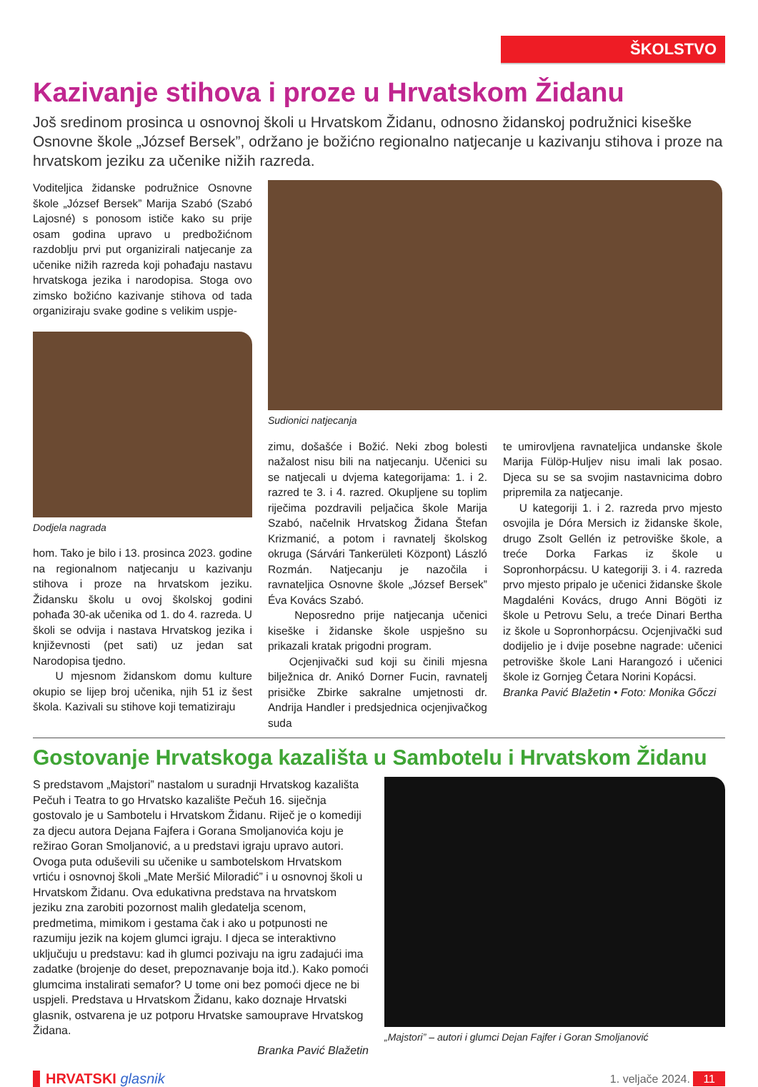ŠKOLSTVO
Kazivanje stihova i proze u Hrvatskom Židanu
Još sredinom prosinca u osnovnoj školi u Hrvatskom Židanu, odnosno židanskoj podružnici kiseške Osnovne škole „József Bersek”, održano je božićno regionalno natjecanje u kazivanju stihova i proze na hrvatskom jeziku za učenike nižih razreda.
Voditeljica židanske podružnice Osnovne škole „József Bersek” Marija Szabó (Szabó Lajosné) s ponosom ističe kako su prije osam godina upravo u predbožićnom razdoblju prvi put organizirali natjecanje za učenike nižih razreda koji pohađaju nastavu hrvatskoga jezika i narodopisa. Stoga ovo zimsko božićno kazivanje stihova od tada organiziraju svake godine s velikim uspje-
Dodjela nagrada
hom. Tako je bilo i 13. prosinca 2023. godine na regionalnom natjecanju u kazivanju stihova i proze na hrvatskom jeziku. Židansku školu u ovoj školskoj godini pohađa 30-ak učenika od 1. do 4. razreda. U školi se odvija i nastava Hrvatskog jezika i književnosti (pet sati) uz jedan sat Narodopisa tjedno.
U mjesnom židanskom domu kulture okupio se lijep broj učenika, njih 51 iz šest škola. Kazivali su stihove koji tematiziraju
Sudionici natjecanja
zimu, došašće i Božić. Neki zbog bolesti nažalost nisu bili na natjecanju. Učenici su se natjecali u dvjema kategorijama: 1. i 2. razred te 3. i 4. razred. Okupljene su toplim riječima pozdravili peljačica škole Marija Szabó, načelnik Hrvatskog Židana Štefan Krizmanić, a potom i ravnatelj školskog okruga (Sárvári Tankerületi Központ) László Rozmán. Natjecanju je nazočila i ravnateljica Osnovne škole „József Bersek” Éva Kovács Szabó.
Neposredno prije natjecanja učenici kiseške i židanske škole uspješno su prikazali kratak prigodni program.
Ocjenjivački sud koji su činili mjesna bilježnica dr. Anikó Dorner Fucin, ravnatelj prisičke Zbirke sakralne umjetnosti dr. Andrija Handler i predsjednica ocjenjivačkog suda
te umirovljena ravnateljica undanske škole Marija Fülöp-Huljev nisu imali lak posao. Djeca su se sa svojim nastavnicima dobro pripremila za natjecanje.
U kategoriji 1. i 2. razreda prvo mjesto osvojila je Dóra Mersich iz židanske škole, drugo Zsolt Gellén iz petroviške škole, a treće Dorka Farkas iz škole u Sopronhorpácsu. U kategoriji 3. i 4. razreda prvo mjesto pripalo je učenici židanske škole Magdaléni Kovács, drugo Anni Bögöti iz škole u Petrovu Selu, a treće Dinari Bertha iz škole u Sopronhorpácsu. Ocjenjivački sud dodijelio je i dvije posebne nagrade: učenici petroviške škole Lani Harangozó i učenici škole iz Gornjeg Četara Norini Kopácsi.
Branka Pavić Blažetin • Foto: Monika Gőczi
Gostovanje Hrvatskoga kazališta u Sambotelu i Hrvatskom Židanu
S predstavom „Majstori” nastalom u suradnji Hrvatskog kazališta Pečuh i Teatra to go Hrvatsko kazalište Pečuh 16. siječnja gostovalo je u Sambotelu i Hrvatskom Židanu. Riječ je o komediji za djecu autora Dejana Fajfera i Gorana Smoljanovića koju je režirao Goran Smoljanović, a u predstavi igraju upravo autori. Ovoga puta oduševili su učenike u sambotelskom Hrvatskom vrtiću i osnovnoj školi „Mate Meršić Miloradić” i u osnovnoj školi u Hrvatskom Židanu. Ova edukativna predstava na hrvatskom jeziku zna zarobiti pozornost malih gledatelja scenom, predmetima, mimikom i gestama čak i ako u potpunosti ne razumiju jezik na kojem glumci igraju. I djeca se interaktivno uključuju u predstavu: kad ih glumci pozivaju na igru zadajući ima zadatke (brojenje do deset, prepoznavanje boja itd.). Kako pomoći glumcima instalirati semafor? U tome oni bez pomoći djece ne bi uspjeli. Predstava u Hrvatskom Židanu, kako doznaje Hrvatski glasnik, ostvarena je uz potporu Hrvatske samouprave Hrvatskog Židana.
Branka Pavić Blažetin
„Majstori” – autori i glumci Dejan Fajfer i Goran Smoljanović
HRVATSKI glasnik 1. veljače 2024. 11